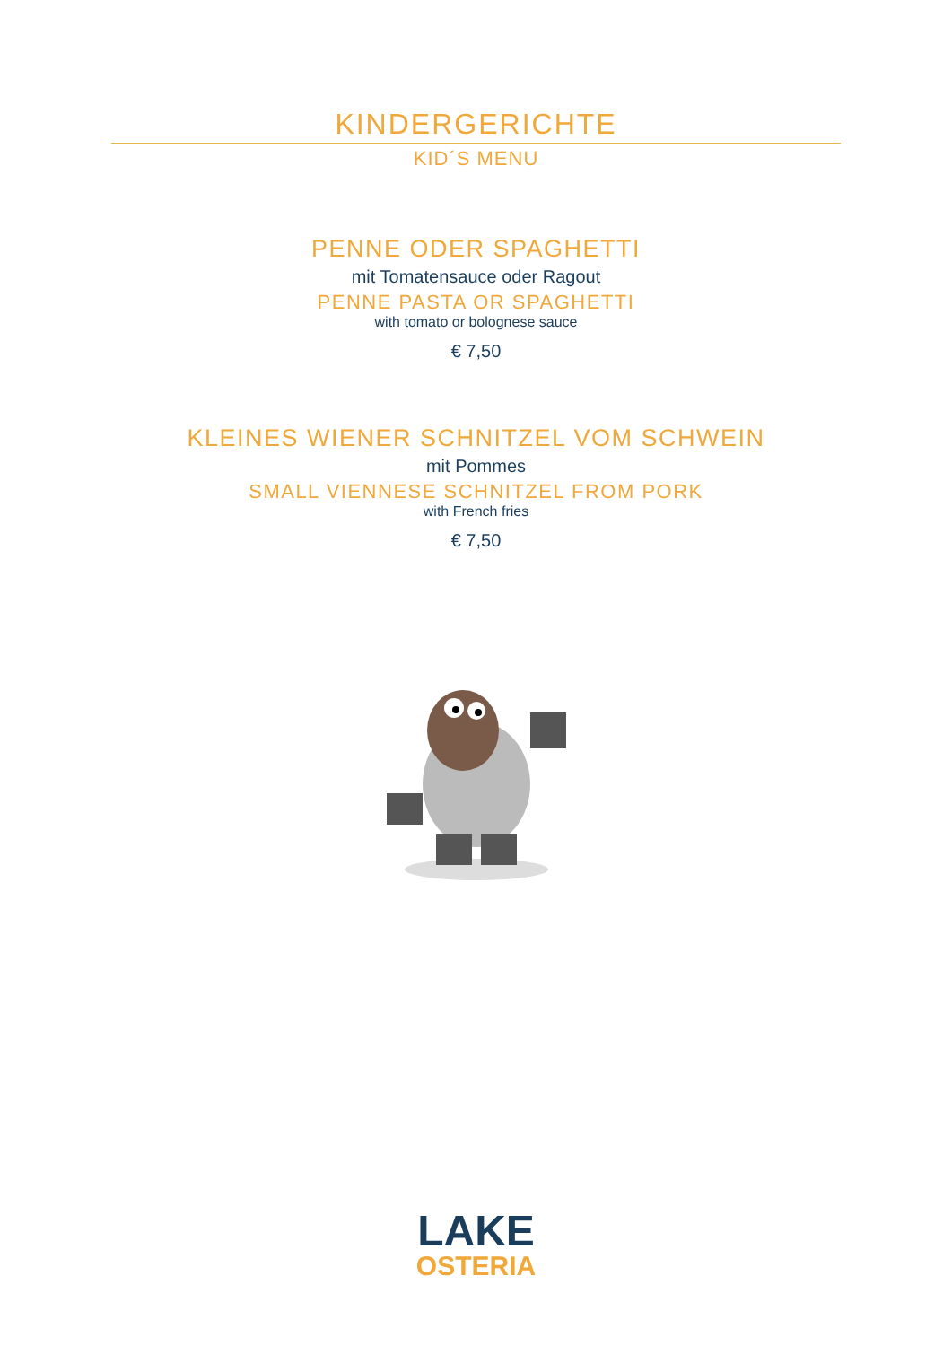KINDERGERICHTE
KID´S MENU
PENNE ODER SPAGHETTI
mit Tomatensauce oder Ragout
PENNE PASTA OR SPAGHETTI
with tomato or bolognese sauce
€ 7,50
KLEINES WIENER SCHNITZEL VOM SCHWEIN
mit Pommes
SMALL VIENNESE SCHNITZEL FROM PORK
with French fries
€ 7,50
LAKE
OSTERIA